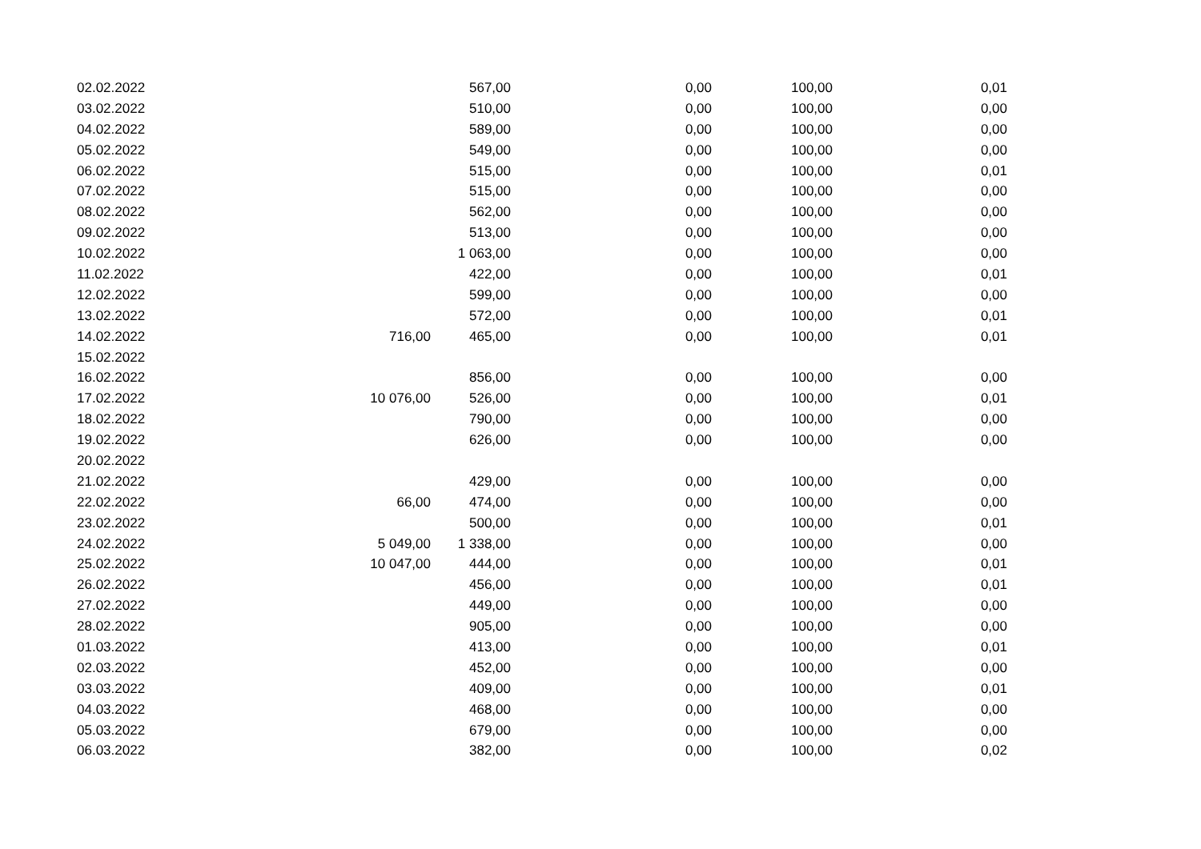| 02.02.2022 | | 567,00 | 0,00 | 100,00 | 0,01 |
| 03.02.2022 | | 510,00 | 0,00 | 100,00 | 0,00 |
| 04.02.2022 | | 589,00 | 0,00 | 100,00 | 0,00 |
| 05.02.2022 | | 549,00 | 0,00 | 100,00 | 0,00 |
| 06.02.2022 | | 515,00 | 0,00 | 100,00 | 0,01 |
| 07.02.2022 | | 515,00 | 0,00 | 100,00 | 0,00 |
| 08.02.2022 | | 562,00 | 0,00 | 100,00 | 0,00 |
| 09.02.2022 | | 513,00 | 0,00 | 100,00 | 0,00 |
| 10.02.2022 | | 1 063,00 | 0,00 | 100,00 | 0,00 |
| 11.02.2022 | | 422,00 | 0,00 | 100,00 | 0,01 |
| 12.02.2022 | | 599,00 | 0,00 | 100,00 | 0,00 |
| 13.02.2022 | | 572,00 | 0,00 | 100,00 | 0,01 |
| 14.02.2022 | 716,00 | 465,00 | 0,00 | 100,00 | 0,01 |
| 15.02.2022 | | | | | |
| 16.02.2022 | | 856,00 | 0,00 | 100,00 | 0,00 |
| 17.02.2022 | 10 076,00 | 526,00 | 0,00 | 100,00 | 0,01 |
| 18.02.2022 | | 790,00 | 0,00 | 100,00 | 0,00 |
| 19.02.2022 | | 626,00 | 0,00 | 100,00 | 0,00 |
| 20.02.2022 | | | | | |
| 21.02.2022 | | 429,00 | 0,00 | 100,00 | 0,00 |
| 22.02.2022 | 66,00 | 474,00 | 0,00 | 100,00 | 0,00 |
| 23.02.2022 | | 500,00 | 0,00 | 100,00 | 0,01 |
| 24.02.2022 | 5 049,00 | 1 338,00 | 0,00 | 100,00 | 0,00 |
| 25.02.2022 | 10 047,00 | 444,00 | 0,00 | 100,00 | 0,01 |
| 26.02.2022 | | 456,00 | 0,00 | 100,00 | 0,01 |
| 27.02.2022 | | 449,00 | 0,00 | 100,00 | 0,00 |
| 28.02.2022 | | 905,00 | 0,00 | 100,00 | 0,00 |
| 01.03.2022 | | 413,00 | 0,00 | 100,00 | 0,01 |
| 02.03.2022 | | 452,00 | 0,00 | 100,00 | 0,00 |
| 03.03.2022 | | 409,00 | 0,00 | 100,00 | 0,01 |
| 04.03.2022 | | 468,00 | 0,00 | 100,00 | 0,00 |
| 05.03.2022 | | 679,00 | 0,00 | 100,00 | 0,00 |
| 06.03.2022 | | 382,00 | 0,00 | 100,00 | 0,02 |